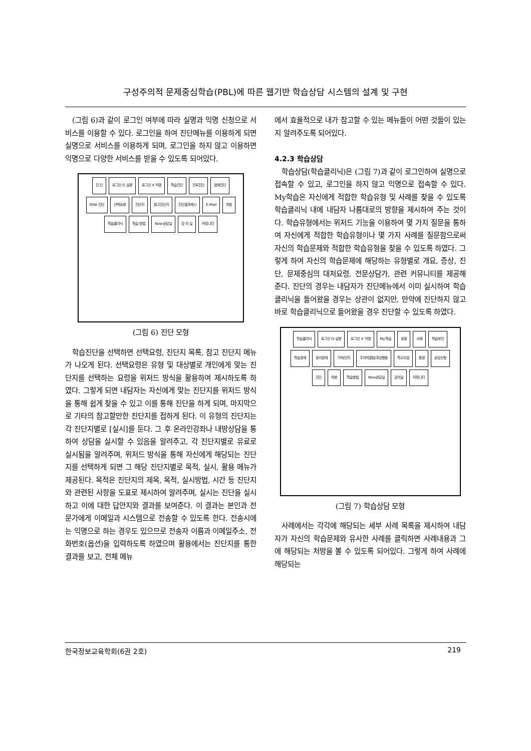구성주의적 문제중심학습(PBL)에 따른 웹기반 학습상담 시스템의 설계 및 구현
(그림 6)과 같이 로그인 여부에 따라 실명과 익명 신청으로 서비스를 이용할 수 있다. 로그인을 하여 진단메뉴를 이용하게 되면 실명으로 서비스를 이용하게 되며, 로그인을 하지 않고 이용하면 익명으로 다양한 서비스를 받을 수 있도록 되어있다.
진 단 로그인 O 실명 로그인 X 익명 학습진단 진로진단 영재진단 DNA 진단 선택요령 진단지 참고진단지 진단결과제시 E-Mail 처방 학습클리닉 학습 방법 Now상담실 강 의 실 커뮤니티
(그림 6) 진단 모형
학습진단을 선택하면 선택요령, 진단지 목록, 참고 진단지 메뉴가 나오게 된다. 선택요령은 유형 및 대상별로 개인에게 맞는 진단지를 선택하는 요령을 위저드 방식을 활용하여 제시하도록 하였다. 그렇게 되면 내담자는 자신에게 맞는 진단지를 위저드 방식을 통해 쉽게 찾을 수 있고 이를 통해 진단을 하게 되며, 마지막으로 기타의 참고할만한 진단지를 접하게 된다. 이 유형의 진단지는 각 진단지별로 [실시]를 둔다. 그 후 온라인강좌나 내방상담을 통하여 상담을 실시할 수 있음을 알려주고, 각 진단지별로 유료로 실시됨을 알려주며, 위저드 방식을 통해 자신에게 해당되는 진단지를 선택하게 되면 그 해당 진단지별로 목적, 실시, 활용 메뉴가 제공된다. 목적은 진단지의 제목, 목적, 실시방법, 시간 등 진단지와 관련된 사항을 도표로 제시하여 알려주며, 실시는 진단을 실시하고 이에 대한 답안지와 결과를 보여준다. 이 결과는 본인과 전문가에게 이메일과 시스템으로 전송할 수 있도록 한다. 전송시에는 익명으로 하는 경우도 있으므로 전송자 이름과 이메일주소, 전화번호(옵션)을 입력하도록 하였으며 활용에서는 진단지를 통한 결과를 보고, 전체 메뉴
에서 효율적으로 내가 참고할 수 있는 메뉴들이 어떤 것들이 있는지 알려주도록 되어있다.
4.2.3 학습상담
학습상담(학습클리닉)은 (그림 7)과 같이 로그인하여 실명으로 접속할 수 있고, 로그인을 하지 않고 익명으로 접속할 수 있다. My학습은 자신에게 적합한 학습유형 및 사례를 찾을 수 있도록 학습클리닉 내에 내담자 나름대로의 방향을 제시하여 주는 것이다. 학습유형에서는 위저드 기능을 이용하여 몇 가지 질문을 통하여 자신에게 적합한 학습유형이나 몇 가지 사례를 질문함으로써 자신의 학습문제와 적합한 학습유형을 찾을 수 있도록 하였다. 그렇게 하여 자신의 학습문제에 해당하는 유형별로 개요, 증상, 진단, 문제중심의 대처요령, 전문상담가, 관련 커뮤니티를 제공해 준다. 진단의 경우는 내담자가 진단메뉴에서 이미 실시하여 학습클리닉을 들어왔을 경우는 상관이 없지만, 만약에 진단하지 않고 바로 학습클리닉으로 들어왔을 경우 진단할 수 있도록 하였다.
학습클리닉 로그인 O 실명 로그인 X 익명 My학습 유형 사례 학습부진 학습장애 정서장애 기억/인지 주의력결핍/과잉행동 학교수업 환경 상담신청 진단 처방 학습방법 Now상담실 강의실 커뮤니티
(그림 7) 학습상담 모형
사례에서는 각각에 해당되는 세부 사례 목록을 제시하여 내담자가 자신의 학습문제와 유사한 사례를 클릭하면 사례내용과 그에 해당되는 처방을 볼 수 있도록 되어있다. 그렇게 하여 사례에 해당되는
한국정보교육학회(6권 2호) 219